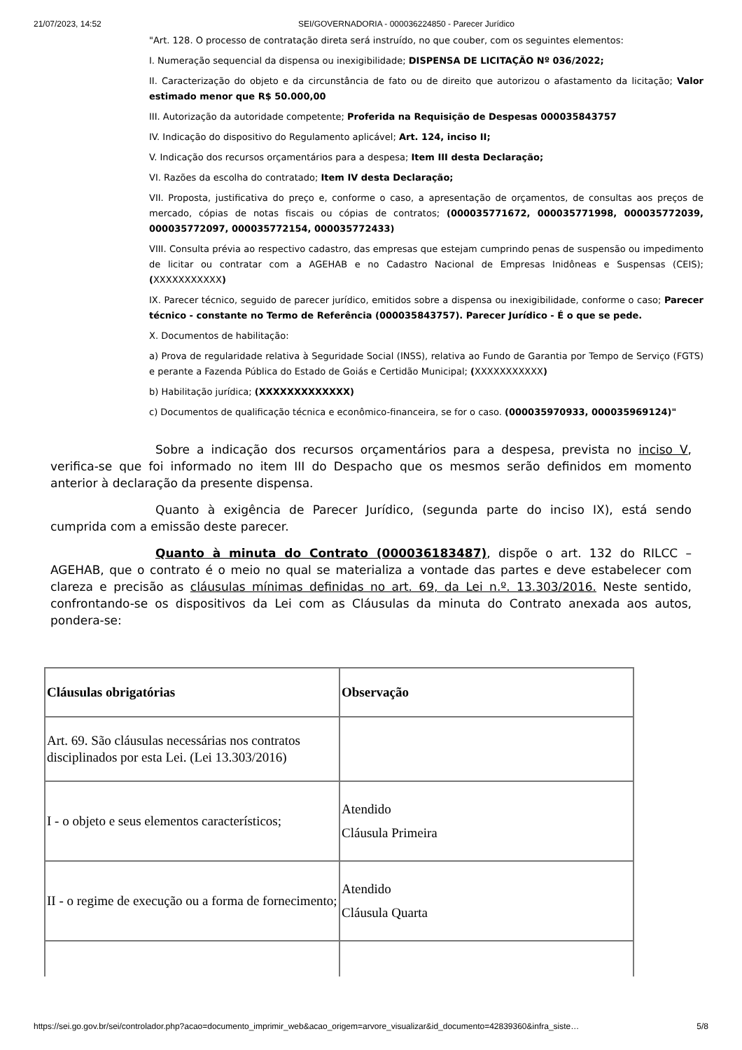21/07/2023, 14:52 SEI/GOVERNADORIA - 000036224850 - Parecer Jurídico
"Art. 128. O processo de contratação direta será instruído, no que couber, com os seguintes elementos:
I. Numeração sequencial da dispensa ou inexigibilidade; DISPENSA DE LICITAÇÃO Nº 036/2022;
II. Caracterização do objeto e da circunstância de fato ou de direito que autorizou o afastamento da licitação; Valor estimado menor que R$ 50.000,00
III. Autorização da autoridade competente; Proferida na Requisição de Despesas 000035843757
IV. Indicação do dispositivo do Regulamento aplicável; Art. 124, inciso II;
V. Indicação dos recursos orçamentários para a despesa; Item III desta Declaração;
VI. Razões da escolha do contratado; Item IV desta Declaração;
VII. Proposta, justificativa do preço e, conforme o caso, a apresentação de orçamentos, de consultas aos preços de mercado, cópias de notas fiscais ou cópias de contratos; (000035771672, 000035771998, 000035772039, 000035772097, 000035772154, 000035772433)
VIII. Consulta prévia ao respectivo cadastro, das empresas que estejam cumprindo penas de suspensão ou impedimento de licitar ou contratar com a AGEHAB e no Cadastro Nacional de Empresas Inidôneas e Suspensas (CEIS); (XXXXXXXXXXX)
IX. Parecer técnico, seguido de parecer jurídico, emitidos sobre a dispensa ou inexigibilidade, conforme o caso; Parecer técnico - constante no Termo de Referência (000035843757). Parecer Jurídico - É o que se pede.
X. Documentos de habilitação:
a) Prova de regularidade relativa à Seguridade Social (INSS), relativa ao Fundo de Garantia por Tempo de Serviço (FGTS) e perante a Fazenda Pública do Estado de Goiás e Certidão Municipal; (XXXXXXXXXXX)
b) Habilitação jurídica; (XXXXXXXXXXXXX)
c) Documentos de qualificação técnica e econômico-financeira, se for o caso. (000035970933, 000035969124)"
Sobre a indicação dos recursos orçamentários para a despesa, prevista no inciso V, verifica-se que foi informado no item III do Despacho que os mesmos serão definidos em momento anterior à declaração da presente dispensa.
Quanto à exigência de Parecer Jurídico, (segunda parte do inciso IX), está sendo cumprida com a emissão deste parecer.
Quanto à minuta do Contrato (000036183487), dispõe o art. 132 do RILCC – AGEHAB, que o contrato é o meio no qual se materializa a vontade das partes e deve estabelecer com clareza e precisão as cláusulas mínimas definidas no art. 69, da Lei n.º. 13.303/2016. Neste sentido, confrontando-se os dispositivos da Lei com as Cláusulas da minuta do Contrato anexada aos autos, pondera-se:
| Cláusulas obrigatórias | Observação |
| --- | --- |
| Art. 69. São cláusulas necessárias nos contratos disciplinados por esta Lei. (Lei 13.303/2016) | |
| I - o objeto e seus elementos característicos; | Atendido Cláusula Primeira |
| II - o regime de execução ou a forma de fornecimento; | Atendido Cláusula Quarta |
https://sei.go.gov.br/sei/controlador.php?acao=documento_imprimir_web&acao_origem=arvore_visualizar&id_documento=42839360&infra_siste… 5/8